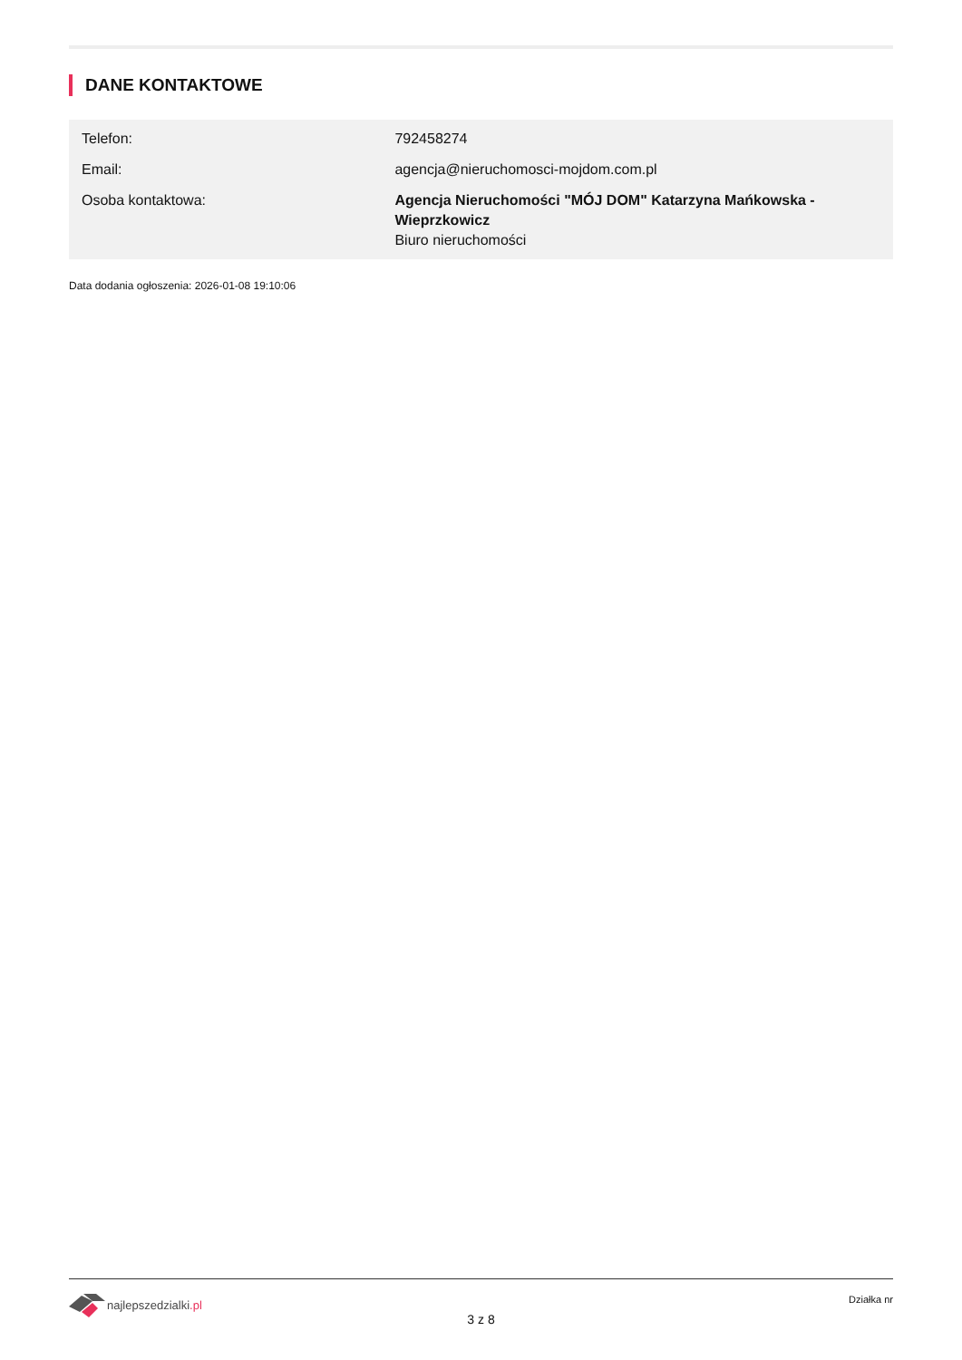DANE KONTAKTOWE
| Telefon: | 792458274 |
| Email: | agencja@nieruchomosci-mojdom.com.pl |
| Osoba kontaktowa: | Agencja Nieruchomości "MÓJ DOM" Katarzyna Mańkowska - Wieprzkowicz Biuro nieruchomości |
Data dodania ogłoszenia: 2026-01-08 19:10:06
najlepszedzialki.pl
Działka nr
3 z 8